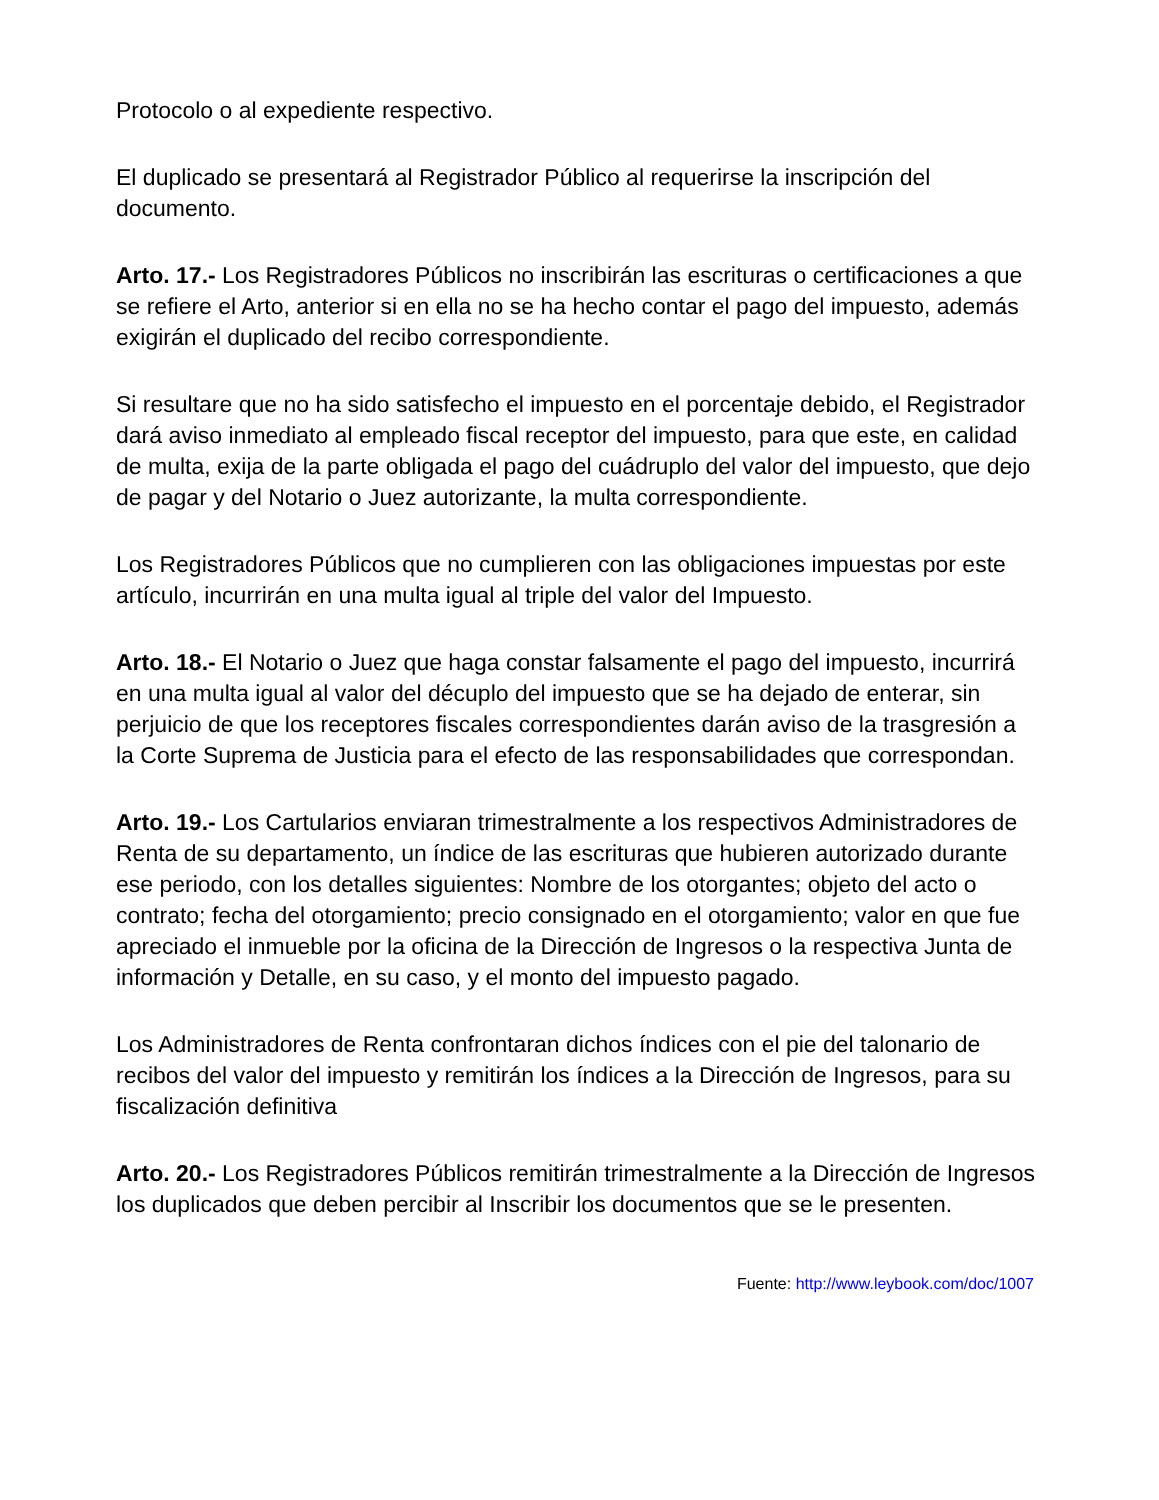Protocolo o al expediente respectivo.
El duplicado se presentará al Registrador Público al requerirse la inscripción del documento.
Arto. 17.- Los Registradores Públicos no inscribirán las escrituras o certificaciones a que se refiere el Arto, anterior si en ella no se ha hecho contar el pago del impuesto, además exigirán el duplicado del recibo correspondiente.
Si resultare que no ha sido satisfecho el impuesto en el porcentaje debido, el Registrador dará aviso inmediato al empleado fiscal receptor del impuesto, para que este, en calidad de multa, exija de la parte obligada el pago del cuádruplo del valor del impuesto, que dejo de pagar y del Notario o Juez autorizante, la multa correspondiente.
Los Registradores Públicos que no cumplieren con las obligaciones impuestas por este artículo, incurrirán en una multa igual al triple del valor del Impuesto.
Arto. 18.- El Notario o Juez que haga constar falsamente el pago del impuesto, incurrirá en una multa igual al valor del décuplo del impuesto que se ha dejado de enterar, sin perjuicio de que los receptores fiscales correspondientes darán aviso de la trasgresión a la Corte Suprema de Justicia para el efecto de las responsabilidades que correspondan.
Arto. 19.- Los Cartularios enviaran trimestralmente a los respectivos Administradores de Renta de su departamento, un índice de las escrituras que hubieren autorizado durante ese periodo, con los detalles siguientes: Nombre de los otorgantes; objeto del acto o contrato; fecha del otorgamiento; precio consignado en el otorgamiento; valor en que fue apreciado el inmueble por la oficina de la Dirección de Ingresos o la respectiva Junta de información y Detalle, en su caso, y el monto del impuesto pagado.
Los Administradores de Renta confrontaran dichos índices con el pie del talonario de recibos del valor del impuesto y remitirán los índices a la Dirección de Ingresos, para su fiscalización definitiva
Arto. 20.- Los Registradores Públicos remitirán trimestralmente a la Dirección de Ingresos los duplicados que deben percibir al Inscribir los documentos que se le presenten.
Fuente: http://www.leybook.com/doc/1007